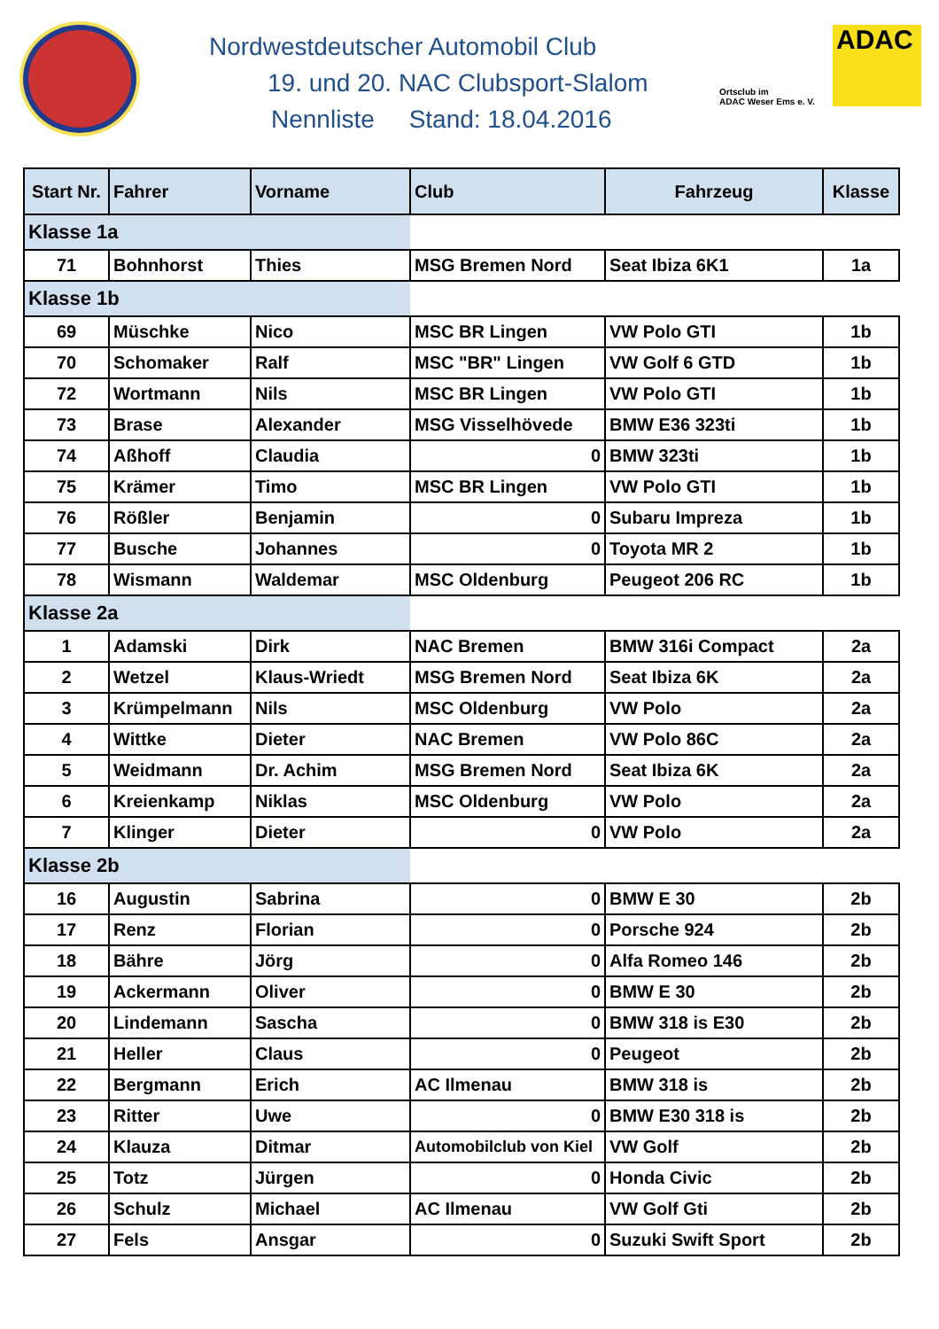Nordwestdeutscher Automobil Club
19. und 20. NAC Clubsport-Slalom
Nennliste Stand: 18.04.2016
Ortsclub im
ADAC Weser Ems e. V.
ADAC
| Start Nr. | Fahrer | Vorname | Club | Fahrzeug | Klasse |
| --- | --- | --- | --- | --- | --- |
| Klasse 1a | | | | | |
| 71 | Bohnhorst | Thies | MSG Bremen Nord | Seat Ibiza 6K1 | 1a |
| Klasse 1b | | | | | |
| 69 | Müschke | Nico | MSC BR Lingen | VW Polo GTI | 1b |
| 70 | Schomaker | Ralf | MSC "BR" Lingen | VW Golf 6 GTD | 1b |
| 72 | Wortmann | Nils | MSC BR Lingen | VW Polo GTI | 1b |
| 73 | Brase | Alexander | MSG Visselhövede | BMW E36 323ti | 1b |
| 74 | Aßhoff | Claudia | 0 | BMW 323ti | 1b |
| 75 | Krämer | Timo | MSC BR Lingen | VW Polo GTI | 1b |
| 76 | Rößler | Benjamin | 0 | Subaru Impreza | 1b |
| 77 | Busche | Johannes | 0 | Toyota MR 2 | 1b |
| 78 | Wismann | Waldemar | MSC Oldenburg | Peugeot 206 RC | 1b |
| Klasse 2a | | | | | |
| 1 | Adamski | Dirk | NAC Bremen | BMW 316i Compact | 2a |
| 2 | Wetzel | Klaus-Wriedt | MSG Bremen Nord | Seat Ibiza 6K | 2a |
| 3 | Krümpelmann | Nils | MSC Oldenburg | VW Polo | 2a |
| 4 | Wittke | Dieter | NAC Bremen | VW Polo 86C | 2a |
| 5 | Weidmann | Dr. Achim | MSG Bremen Nord | Seat Ibiza 6K | 2a |
| 6 | Kreienkamp | Niklas | MSC Oldenburg | VW Polo | 2a |
| 7 | Klinger | Dieter | 0 | VW Polo | 2a |
| Klasse 2b | | | | | |
| 16 | Augustin | Sabrina | 0 | BMW E 30 | 2b |
| 17 | Renz | Florian | 0 | Porsche 924 | 2b |
| 18 | Bähre | Jörg | 0 | Alfa Romeo 146 | 2b |
| 19 | Ackermann | Oliver | 0 | BMW E 30 | 2b |
| 20 | Lindemann | Sascha | 0 | BMW 318 is E30 | 2b |
| 21 | Heller | Claus | 0 | Peugeot | 2b |
| 22 | Bergmann | Erich | AC Ilmenau | BMW 318 is | 2b |
| 23 | Ritter | Uwe | 0 | BMW E30 318 is | 2b |
| 24 | Klauza | Ditmar | Automobilclub von Kiel | VW Golf | 2b |
| 25 | Totz | Jürgen | 0 | Honda Civic | 2b |
| 26 | Schulz | Michael | AC Ilmenau | VW Golf Gti | 2b |
| 27 | Fels | Ansgar | 0 | Suzuki Swift Sport | 2b |